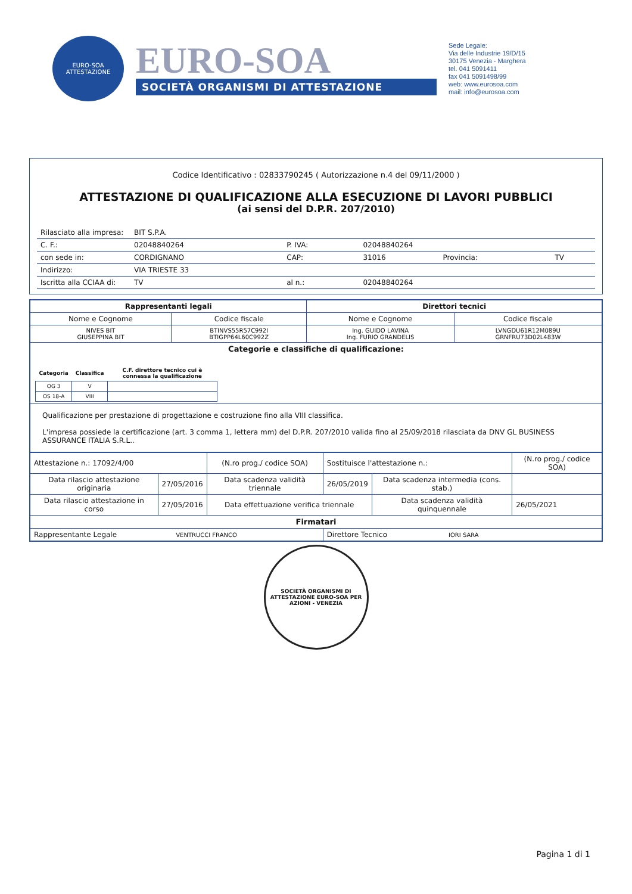EURO-SOA
ATTESTAZIONE
EURO-SOA
SOCIETÀ ORGANISMI DI ATTESTAZIONE
Sede Legale:
Via delle Industrie 19/D/15
30175 Venezia - Marghera
tel. 041 5091411
fax 041 5091498/99
web: www.eurosoa.com
mail: info@eurosoa.com
Codice Identificativo : 02833790245 ( Autorizzazione n.4 del 09/11/2000 )
ATTESTAZIONE DI QUALIFICAZIONE ALLA ESECUZIONE DI LAVORI PUBBLICI
(ai sensi del D.P.R. 207/2010)
| Rilasciato alla impresa: | BIT S.P.A. | | | | |
| C. F.: | 02048840264 | P. IVA: | 02048840264 | | |
| con sede in: | CORDIGNANO | CAP: | 31016 | Provincia: | TV |
| Indirizzo: | VIA TRIESTE 33 | | | | |
| Iscritta alla CCIAA di: | TV | al n.: | 02048840264 | | |
| Rappresentanti legali | | Direttori tecnici | |
| --- | --- | --- | --- |
| Nome e Cognome | Codice fiscale | Nome e Cognome | Codice fiscale |
| NIVES BIT GIUSEPPINA BIT | BTINVS55R57C992I BTIGPP64L60C992Z | Ing. GUIDO LAVINA Ing. FURIO GRANDELIS | LVNGDU61R12M089U GRNFRU73D02L483W |
| Categorie e classifiche di qualificazione: / Categoria / Classifica / C.F. direttore tecnico cui è connessa la qualificazione / / --- / --- / --- / / OG 3 / V / / / OS 18-A / VIII / / | | | |
| Qualificazione per prestazione di progettazione e costruzione fino alla VIII classifica. L'impresa possiede la certificazione (art. 3 comma 1, lettera mm) del D.P.R. 207/2010 valida fino al 25/09/2018 rilasciata da DNV GL BUSINESS ASSURANCE ITALIA S.R.L.. | | | |
| Attestazione n.: 17092/4/00 | | (N.ro prog./ codice SOA) | Sostituisce l'attestazione n.: | | (N.ro prog./ codice SOA) |
| Data rilascio attestazione originaria | 27/05/2016 | Data scadenza validità triennale | 26/05/2019 | Data scadenza intermedia (cons. stab.) | |
| Data rilascio attestazione in corso | 27/05/2016 | Data effettuazione verifica triennale | | Data scadenza validità quinquennale | 26/05/2021 |
| Firmatari | | | | | |
| Rappresentante Legale VENTRUCCI FRANCO | | | Direttore Tecnico IORI SARA | | |
SOCIETÀ ORGANISMI DI ATTESTAZIONE EURO-SOA PER AZIONI - VENEZIA
Pagina 1 di 1